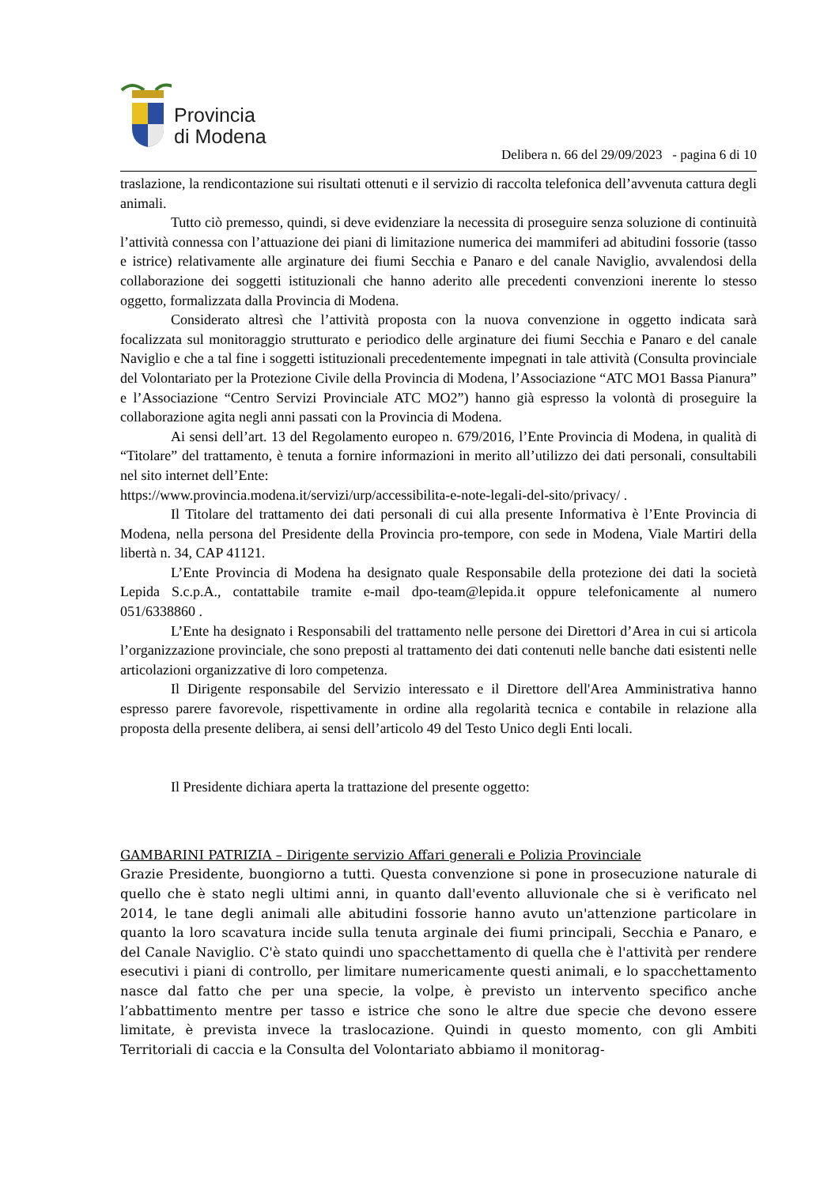Provincia
di Modena
Delibera n. 66 del 29/09/2023 - pagina 6 di 10
traslazione, la rendicontazione sui risultati ottenuti e il servizio di raccolta telefonica dell’avvenuta cattura degli animali.
Tutto ciò premesso, quindi, si deve evidenziare la necessita di proseguire senza soluzione di continuità l’attività connessa con l’attuazione dei piani di limitazione numerica dei mammiferi ad abitudini fossorie (tasso e istrice) relativamente alle arginature dei fiumi Secchia e Panaro e del canale Naviglio, avvalendosi della collaborazione dei soggetti istituzionali che hanno aderito alle precedenti convenzioni inerente lo stesso oggetto, formalizzata dalla Provincia di Modena.
Considerato altresì che l’attività proposta con la nuova convenzione in oggetto indicata sarà focalizzata sul monitoraggio strutturato e periodico delle arginature dei fiumi Secchia e Panaro e del canale Naviglio e che a tal fine i soggetti istituzionali precedentemente impegnati in tale attività (Consulta provinciale del Volontariato per la Protezione Civile della Provincia di Modena, l’Associazione “ATC MO1 Bassa Pianura” e l’Associazione “Centro Servizi Provinciale ATC MO2”) hanno già espresso la volontà di proseguire la collaborazione agita negli anni passati con la Provincia di Modena.
Ai sensi dell’art. 13 del Regolamento europeo n. 679/2016, l’Ente Provincia di Modena, in qualità di “Titolare” del trattamento, è tenuta a fornire informazioni in merito all’utilizzo dei dati personali, consultabili nel sito internet dell’Ente:
https://www.provincia.modena.it/servizi/urp/accessibilita-e-note-legali-del-sito/privacy/ .
Il Titolare del trattamento dei dati personali di cui alla presente Informativa è l’Ente Provincia di Modena, nella persona del Presidente della Provincia pro-tempore, con sede in Modena, Viale Martiri della libertà n. 34, CAP 41121.
L’Ente Provincia di Modena ha designato quale Responsabile della protezione dei dati la società Lepida S.c.p.A., contattabile tramite e-mail dpo-team@lepida.it oppure telefonicamente al numero 051/6338860 .
L’Ente ha designato i Responsabili del trattamento nelle persone dei Direttori d’Area in cui si articola l’organizzazione provinciale, che sono preposti al trattamento dei dati contenuti nelle banche dati esistenti nelle articolazioni organizzative di loro competenza.
Il Dirigente responsabile del Servizio interessato e il Direttore dell'Area Amministrativa hanno espresso parere favorevole, rispettivamente in ordine alla regolarità tecnica e contabile in relazione alla proposta della presente delibera, ai sensi dell’articolo 49 del Testo Unico degli Enti locali.
Il Presidente dichiara aperta la trattazione del presente oggetto:
GAMBARINI PATRIZIA – Dirigente servizio Affari generali e Polizia Provinciale
Grazie Presidente, buongiorno a tutti. Questa convenzione si pone in prosecuzione naturale di quello che è stato negli ultimi anni, in quanto dall'evento alluvionale che si è verificato nel 2014, le tane degli animali alle abitudini fossorie hanno avuto un'attenzione particolare in quanto la loro scavatura incide sulla tenuta arginale dei fiumi principali, Secchia e Panaro, e del Canale Naviglio. C'è stato quindi uno spacchettamento di quella che è l'attività per rendere esecutivi i piani di controllo, per limitare numericamente questi animali, e lo spacchettamento nasce dal fatto che per una specie, la volpe, è previsto un intervento specifico anche l’abbattimento mentre per tasso e istrice che sono le altre due specie che devono essere limitate, è prevista invece la traslocazione. Quindi in questo momento, con gli Ambiti Territoriali di caccia e la Consulta del Volontariato abbiamo il monitorag-